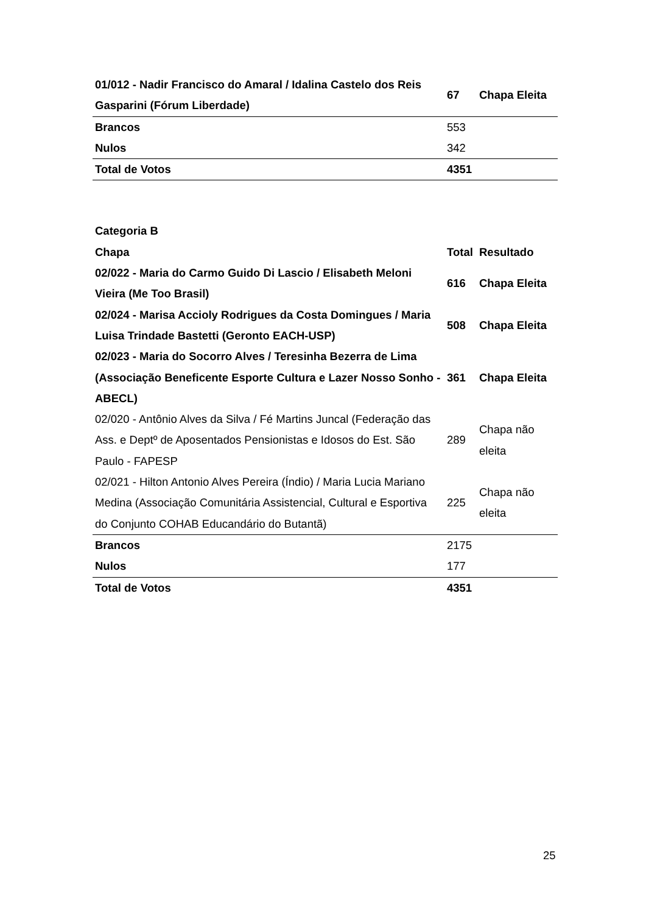| 01/012 - Nadir Francisco do Amaral / Idalina Castelo dos Reis Gasparini (Fórum Liberdade) | 67 | Chapa Eleita |
| Brancos | 553 | |
| Nulos | 342 | |
| Total de Votos | 4351 | |
| Categoria B | | |
| Chapa | Total | Resultado |
| 02/022 - Maria do Carmo Guido Di Lascio / Elisabeth Meloni Vieira (Me Too Brasil) | 616 | Chapa Eleita |
| 02/024 - Marisa Accioly Rodrigues da Costa Domingues / Maria Luisa Trindade Bastetti (Geronto EACH-USP) | 508 | Chapa Eleita |
| 02/023 - Maria do Socorro Alves / Teresinha Bezerra de Lima (Associação Beneficente Esporte Cultura e Lazer Nosso Sonho - ABECL) | 361 | Chapa Eleita |
| 02/020 - Antônio Alves da Silva / Fé Martins Juncal (Federação das Ass. e Deptº de Aposentados Pensionistas e Idosos do Est. São Paulo - FAPESP | 289 | Chapa não eleita |
| 02/021 - Hilton Antonio Alves Pereira (Índio) / Maria Lucia Mariano Medina (Associação Comunitária Assistencial, Cultural e Esportiva do Conjunto COHAB Educandário do Butantã) | 225 | Chapa não eleita |
| Brancos | 2175 | |
| Nulos | 177 | |
| Total de Votos | 4351 | |
25